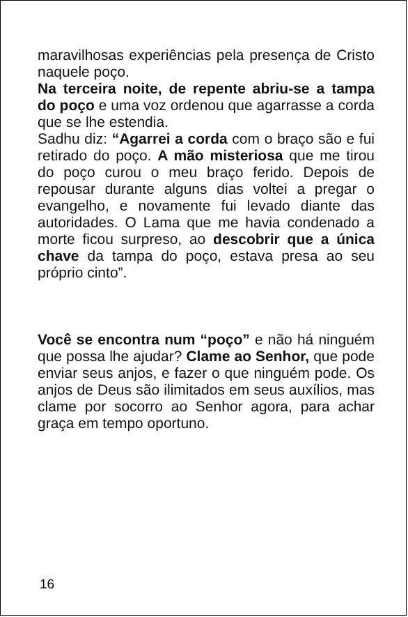maravilhosas experiências pela presença de Cristo naquele poço.
Na terceira noite, de repente abriu-se a tampa do poço e uma voz ordenou que agarrasse a corda que se lhe estendia.
Sadhu diz: “Agarrei a corda com o braço são e fui retirado do poço. A mão misteriosa que me tirou do poço curou o meu braço ferido. Depois de repousar durante alguns dias voltei a pregar o evangelho, e novamente fui levado diante das autoridades. O Lama que me havia condenado a morte ficou surpreso, ao descobrir que a única chave da tampa do poço, estava presa ao seu próprio cinto”.
Você se encontra num “poço” e não há ninguém que possa lhe ajudar? Clame ao Senhor, que pode enviar seus anjos, e fazer o que ninguém pode. Os anjos de Deus são ilimitados em seus auxílios, mas clame por socorro ao Senhor agora, para achar graça em tempo oportuno.
16